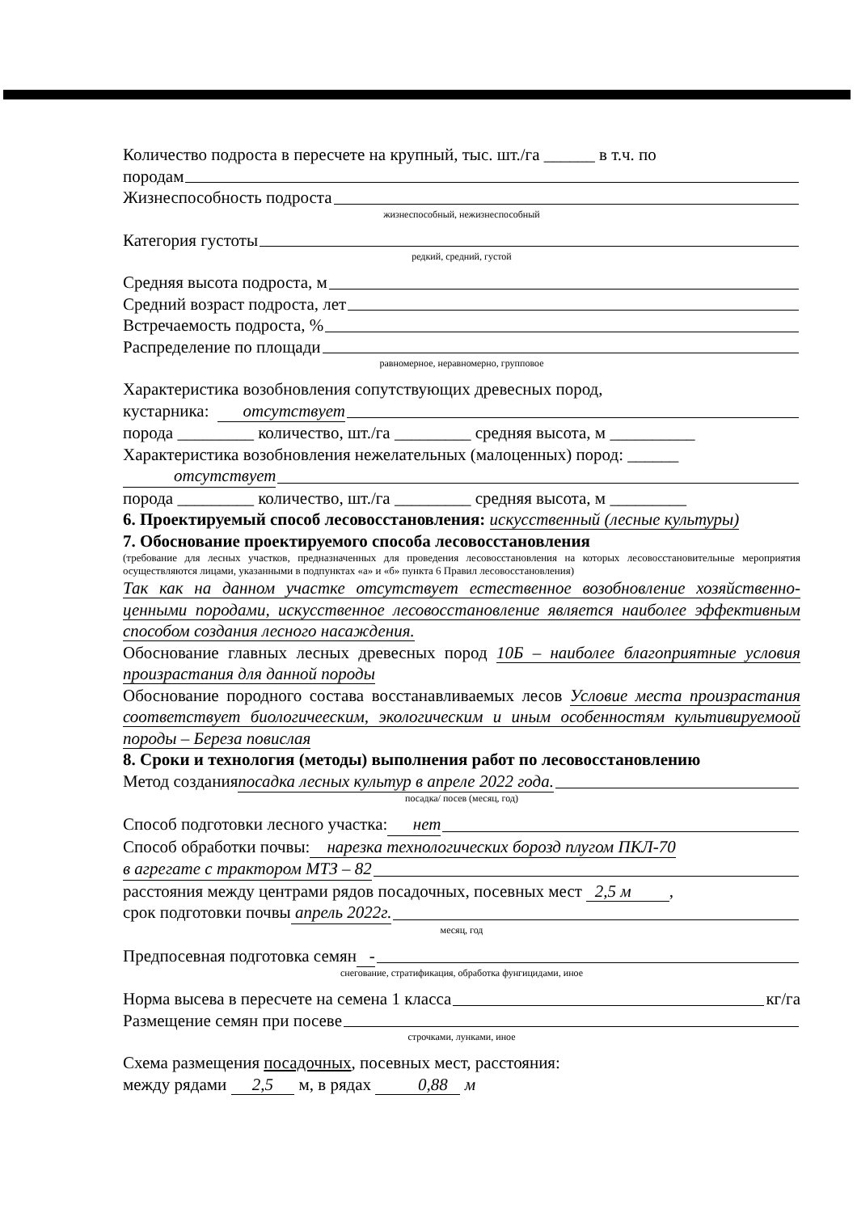Количество подроста в пересчете на крупный, тыс. шт./га ______ в т.ч. по
породам
Жизнеспособность подроста
жизнеспособный, нежизнеспособный
Категория густоты
редкий, средний, густой
Средняя высота подроста, м
Средний возраст подроста, лет
Встречаемость подроста, %
Распределение по площади
равномерное, неравномерно, групповое
Характеристика возобновления сопутствующих древесных пород,
кустарника: отсутствует
порода _________ количество, шт./га _________ средняя высота, м __________
Характеристика возобновления нежелательных (малоценных) пород: ______
отсутствует
порода _________ количество, шт./га _________ средняя высота, м _________
6. Проектируемый способ лесовосстановления: искусственный (лесные культуры)
7. Обоснование проектируемого способа лесовосстановления
(требование для лесных участков, предназначенных для проведения лесовосстановления на которых лесовосстановительные мероприятия осуществляются лицами, указанными в подпунктах «а» и «б» пункта 6 Правил лесовосстановления)
Так как на данном участке отсутствует естественное возобновление хозяйственно-ценными породами, искусственное лесовосстановление является наиболее эффективным способом создания лесного насаждения.
Обоснование главных лесных древесных пород 10Б – наиболее благоприятные условия произрастания для данной породы
Обоснование породного состава восстанавливаемых лесов Условие места произрастания соответствует биологичееским, экологическим и иным особенностям культивируемоой породы – Береза повислая
8. Сроки и технология (методы) выполнения работ по лесовосстановлению
Метод создания посадка лесных культур в апреле 2022 года.
посадка/ посев (месяц, год)
Способ подготовки лесного участка: нет
Способ обработки почвы: нарезка технологических борозд плугом ПКЛ-70
в агрегате с трактором МТЗ – 82
расстояния между центрами рядов посадочных, посевных мест 2,5 м ,
срок подготовки почвы апрель 2022г.
месяц, год
Предпосевная подготовка семян -
снегование, стратификация, обработка фунгицидами, иное
Норма высева в пересчете на семена 1 класса кг/га
Размещение семян при посеве
строчками, лунками, иное
Схема размещения посадочных, посевных мест, расстояния:
между рядами 2,5 м, в рядах 0,88 м